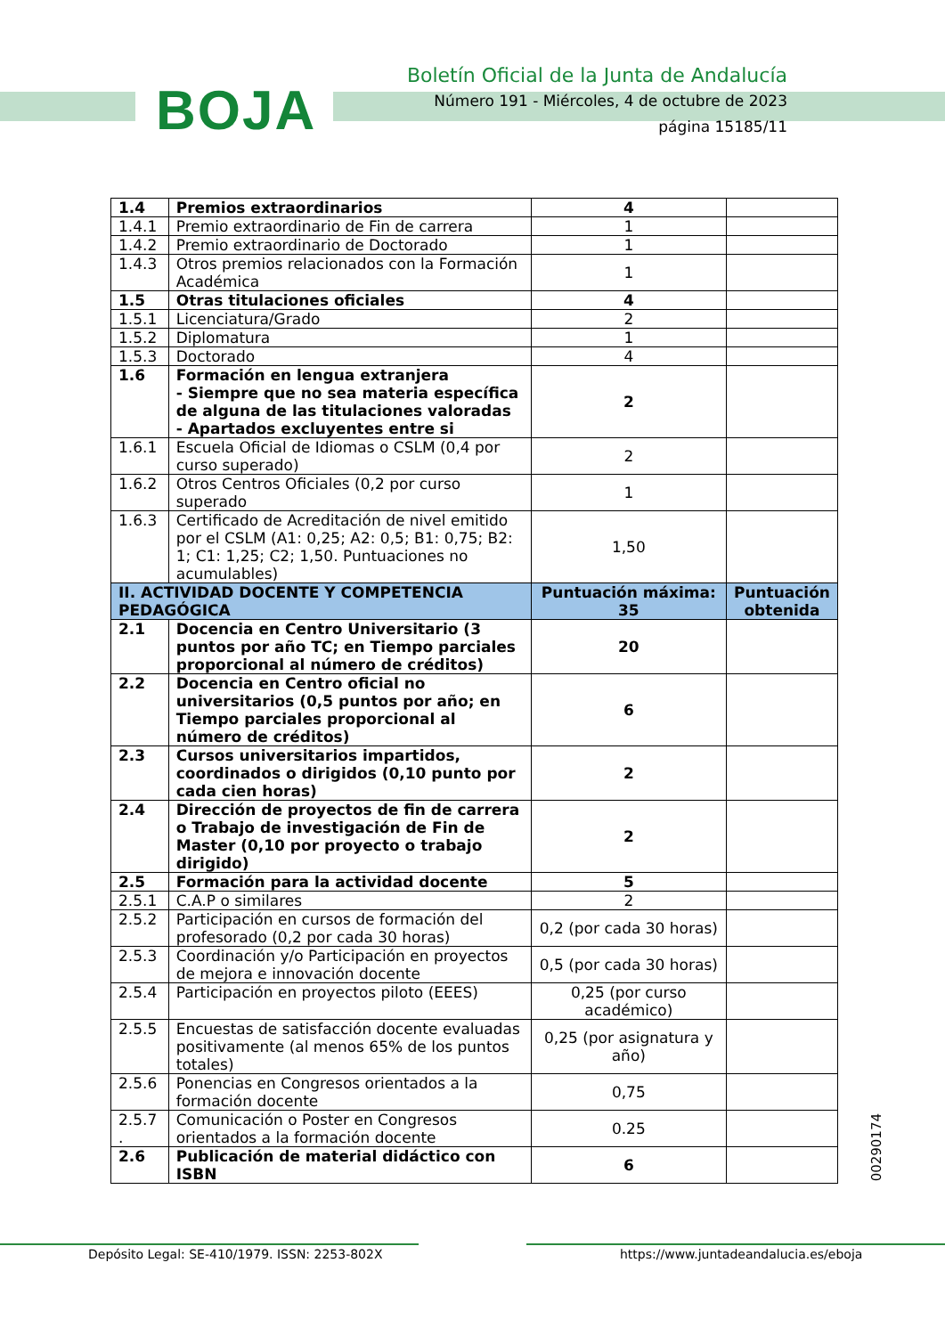BOJA
Boletín Oficial de la Junta de Andalucía
Número 191 - Miércoles, 4 de octubre de 2023
página 15185/11
| 1.4 | Premios extraordinarios | 4 | |
| 1.4.1 | Premio extraordinario de Fin de carrera | 1 | |
| 1.4.2 | Premio extraordinario de Doctorado | 1 | |
| 1.4.3 | Otros premios relacionados con la Formación Académica | 1 | |
| 1.5 | Otras titulaciones oficiales | 4 | |
| 1.5.1 | Licenciatura/Grado | 2 | |
| 1.5.2 | Diplomatura | 1 | |
| 1.5.3 | Doctorado | 4 | |
| 1.6 | Formación en lengua extranjera - Siempre que no sea materia específica de alguna de las titulaciones valoradas - Apartados excluyentes entre si | 2 | |
| 1.6.1 | Escuela Oficial de Idiomas o CSLM (0,4 por curso superado) | 2 | |
| 1.6.2 | Otros Centros Oficiales (0,2 por curso superado | 1 | |
| 1.6.3 | Certificado de Acreditación de nivel emitido por el CSLM (A1: 0,25; A2: 0,5; B1: 0,75; B2: 1; C1: 1,25; C2; 1,50. Puntuaciones no acumulables) | 1,50 | |
| II. ACTIVIDAD DOCENTE Y COMPETENCIA PEDAGÓGICA | | Puntuación máxima: 35 | Puntuación obtenida |
| 2.1 | Docencia en Centro Universitario (3 puntos por año TC; en Tiempo parciales proporcional al número de créditos) | 20 | |
| 2.2 | Docencia en Centro oficial no universitarios (0,5 puntos por año; en Tiempo parciales proporcional al número de créditos) | 6 | |
| 2.3 | Cursos universitarios impartidos, coordinados o dirigidos (0,10 punto por cada cien horas) | 2 | |
| 2.4 | Dirección de proyectos de fin de carrera o Trabajo de investigación de Fin de Master (0,10 por proyecto o trabajo dirigido) | 2 | |
| 2.5 | Formación para la actividad docente | 5 | |
| 2.5.1 | C.A.P o similares | 2 | |
| 2.5.2 | Participación en cursos de formación del profesorado (0,2 por cada 30 horas) | 0,2 (por cada 30 horas) | |
| 2.5.3 | Coordinación y/o Participación en proyectos de mejora e innovación docente | 0,5 (por cada 30 horas) | |
| 2.5.4 | Participación en proyectos piloto (EEES) | 0,25 (por curso académico) | |
| 2.5.5 | Encuestas de satisfacción docente evaluadas positivamente (al menos 65% de los puntos totales) | 0,25 (por asignatura y año) | |
| 2.5.6 | Ponencias en Congresos orientados a la formación docente | 0,75 | |
| 2.5.7 . | Comunicación o Poster en Congresos orientados a la formación docente | 0.25 | |
| 2.6 | Publicación de material didáctico con ISBN | 6 | |
00290174
Depósito Legal: SE-410/1979. ISSN: 2253-802X
https://www.juntadeandalucia.es/eboja